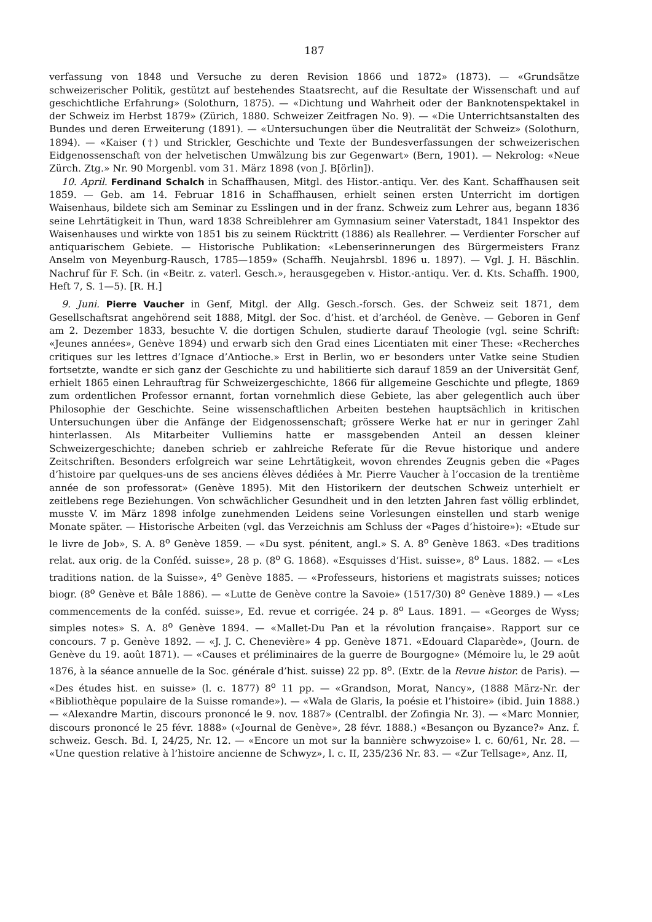187
verfassung von 1848 und Versuche zu deren Revision 1866 und 1872» (1873). — «Grundsätze schweizerischer Politik, gestützt auf bestehendes Staatsrecht, auf die Resultate der Wissenschaft und auf geschichtliche Erfahrung» (Solothurn, 1875). — «Dichtung und Wahrheit oder der Banknotenspektakel in der Schweiz im Herbst 1879» (Zürich, 1880. Schweizer Zeitfragen No. 9). — «Die Unterrichtsanstalten des Bundes und deren Erweiterung (1891). — «Untersuchungen über die Neutralität der Schweiz» (Solothurn, 1894). — «Kaiser (†) und Strickler, Geschichte und Texte der Bundesverfassungen der schweizerischen Eidgenossenschaft von der helvetischen Umwälzung bis zur Gegenwart» (Bern, 1901). — Nekrolog: «Neue Zürch. Ztg.» Nr. 90 Morgenbl. vom 31. März 1898 (von J. B[örlin]).
10. April. Ferdinand Schalch in Schaffhausen, Mitgl. des Histor.-antiqu. Ver. des Kant. Schaffhausen seit 1859. — Geb. am 14. Februar 1816 in Schaffhausen, erhielt seinen ersten Unterricht im dortigen Waisenhaus, bildete sich am Seminar zu Esslingen und in der franz. Schweiz zum Lehrer aus, begann 1836 seine Lehrtätigkeit in Thun, ward 1838 Schreiblehrer am Gymnasium seiner Vaterstadt, 1841 Inspektor des Waisenhauses und wirkte von 1851 bis zu seinem Rücktritt (1886) als Reallehrer. — Verdienter Forscher auf antiquarischem Gebiete. — Historische Publikation: «Lebenserinnerungen des Bürgermeisters Franz Anselm von Meyenburg-Rausch, 1785—1859» (Schaffh. Neujahrsbl. 1896 u. 1897). — Vgl. J. H. Bäschlin. Nachruf für F. Sch. (in «Beitr. z. vaterl. Gesch.», herausgegeben v. Histor.-antiqu. Ver. d. Kts. Schaffh. 1900, Heft 7, S. 1—5). [R. H.]
9. Juni. Pierre Vaucher in Genf, Mitgl. der Allg. Gesch.-forsch. Ges. der Schweiz seit 1871, dem Gesellschaftsrat angehörend seit 1888, Mitgl. der Soc. d’hist. et d’archéol. de Genève. — Geboren in Genf am 2. Dezember 1833, besuchte V. die dortigen Schulen, studierte darauf Theologie (vgl. seine Schrift: «Jeunes années», Genève 1894) und erwarb sich den Grad eines Licentiaten mit einer These: «Recherches critiques sur les lettres d’Ignace d’Antioche.» Erst in Berlin, wo er besonders unter Vatke seine Studien fortsetzte, wandte er sich ganz der Geschichte zu und habilitierte sich darauf 1859 an der Universität Genf, erhielt 1865 einen Lehrauftrag für Schweizergeschichte, 1866 für allgemeine Geschichte und pflegte, 1869 zum ordentlichen Professor ernannt, fortan vornehmlich diese Gebiete, las aber gelegentlich auch über Philosophie der Geschichte. Seine wissenschaftlichen Arbeiten bestehen hauptsächlich in kritischen Untersuchungen über die Anfänge der Eidgenossenschaft; grössere Werke hat er nur in geringer Zahl hinterlassen. Als Mitarbeiter Vulliemins hatte er massgebenden Anteil an dessen kleiner Schweizergeschichte; daneben schrieb er zahlreiche Referate für die Revue historique und andere Zeitschriften. Besonders erfolgreich war seine Lehrtätigkeit, wovon ehrendes Zeugnis geben die «Pages d’histoire par quelques-uns de ses anciens élèves dédiées à Mr. Pierre Vaucher à l’occasion de la trentième année de son professorat» (Genève 1895). Mit den Historikern der deutschen Schweiz unterhielt er zeitlebens rege Beziehungen. Von schwächlicher Gesundheit und in den letzten Jahren fast völlig erblindet, musste V. im März 1898 infolge zunehmenden Leidens seine Vorlesungen einstellen und starb wenige Monate später. — Historische Arbeiten (vgl. das Verzeichnis am Schluss der «Pages d’histoire»): «Etude sur le livre de Job», S. A. 8<sup>o</sup> Genève 1859. — «Du syst. pénitent, angl.» S. A. 8<sup>o</sup> Genève 1863. «Des traditions relat. aux orig. de la Conféd. suisse», 28 p. (8<sup>o</sup> G. 1868). «Esquisses d’Hist. suisse», 8<sup>o</sup> Laus. 1882. — «Les traditions nation. de la Suisse», 4<sup>o</sup> Genève 1885. — «Professeurs, historiens et magistrats suisses; notices biogr. (8<sup>o</sup> Genève et Bâle 1886). — «Lutte de Genève contre la Savoie» (1517/30) 8<sup>o</sup> Genève 1889.) — «Les commencements de la conféd. suisse», Ed. revue et corrigée. 24 p. 8<sup>o</sup> Laus. 1891. — «Georges de Wyss; simples notes» S. A. 8<sup>o</sup> Genève 1894. — «Mallet-Du Pan et la révolution française». Rapport sur ce concours. 7 p. Genève 1892. — «J. J. C. Chenevière» 4 pp. Genève 1871. «Edouard Claparède», (Journ. de Genève du 19. août 1871). — «Causes et préliminaires de la guerre de Bourgogne» (Mémoire lu, le 29 août 1876, à la séance annuelle de la Soc. générale d’hist. suisse) 22 pp. 8<sup>o</sup>. (Extr. de la Revue histor. de Paris). — «Des études hist. en suisse» (l. c. 1877) 8<sup>o</sup> 11 pp. — «Grandson, Morat, Nancy», (1888 März-Nr. der «Bibliothèque populaire de la Suisse romande»). — «Wala de Glaris, la poésie et l’histoire» (ibid. Juin 1888.) — «Alexandre Martin, discours prononcé le 9. nov. 1887» (Centralbl. der Zofingia Nr. 3). — «Marc Monnier, discours prononcé le 25 févr. 1888» («Journal de Genève», 28 févr. 1888.) «Besançon ou Byzance?» Anz. f. schweiz. Gesch. Bd. I, 24/25, Nr. 12. — «Encore un mot sur la bannière schwyzoise» l. c. 60/61, Nr. 28. — «Une question relative à l’histoire ancienne de Schwyz», l. c. II, 235/236 Nr. 83. — «Zur Tellsage», Anz. II,